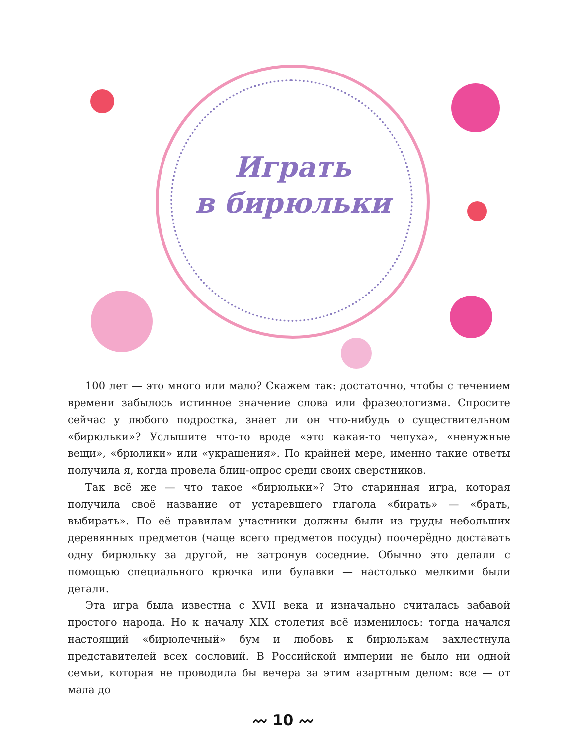Играть
в бирюльки
100 лет — это много или мало? Скажем так: достаточно, чтобы с течением времени забылось истинное значение слова или фразеологизма. Спросите сейчас у любого подростка, знает ли он что-нибудь о существительном «бирюльки»? Услышите что-то вроде «это какая-то чепуха», «ненужные вещи», «брюлики» или «украшения». По крайней мере, именно такие ответы получила я, когда провела блиц-опрос среди своих сверстников.
Так всё же — что такое «бирюльки»? Это старинная игра, которая получила своё название от устаревшего глагола «бирать» — «брать, выбирать». По её правилам участники должны были из груды небольших деревянных предметов (чаще всего предметов посуды) поочерёдно доставать одну бирюльку за другой, не затронув соседние. Обычно это делали с помощью специального крючка или булавки — настолько мелкими были детали.
Эта игра была известна с XVII века и изначально считалась забавой простого народа. Но к началу XIX столетия всё изменилось: тогда начался настоящий «бирюлечный» бум и любовь к бирюлькам захлестнула представителей всех сословий. В Российской империи не было ни одной семьи, которая не проводила бы вечера за этим азартным делом: все — от мала до
〰 10 〰